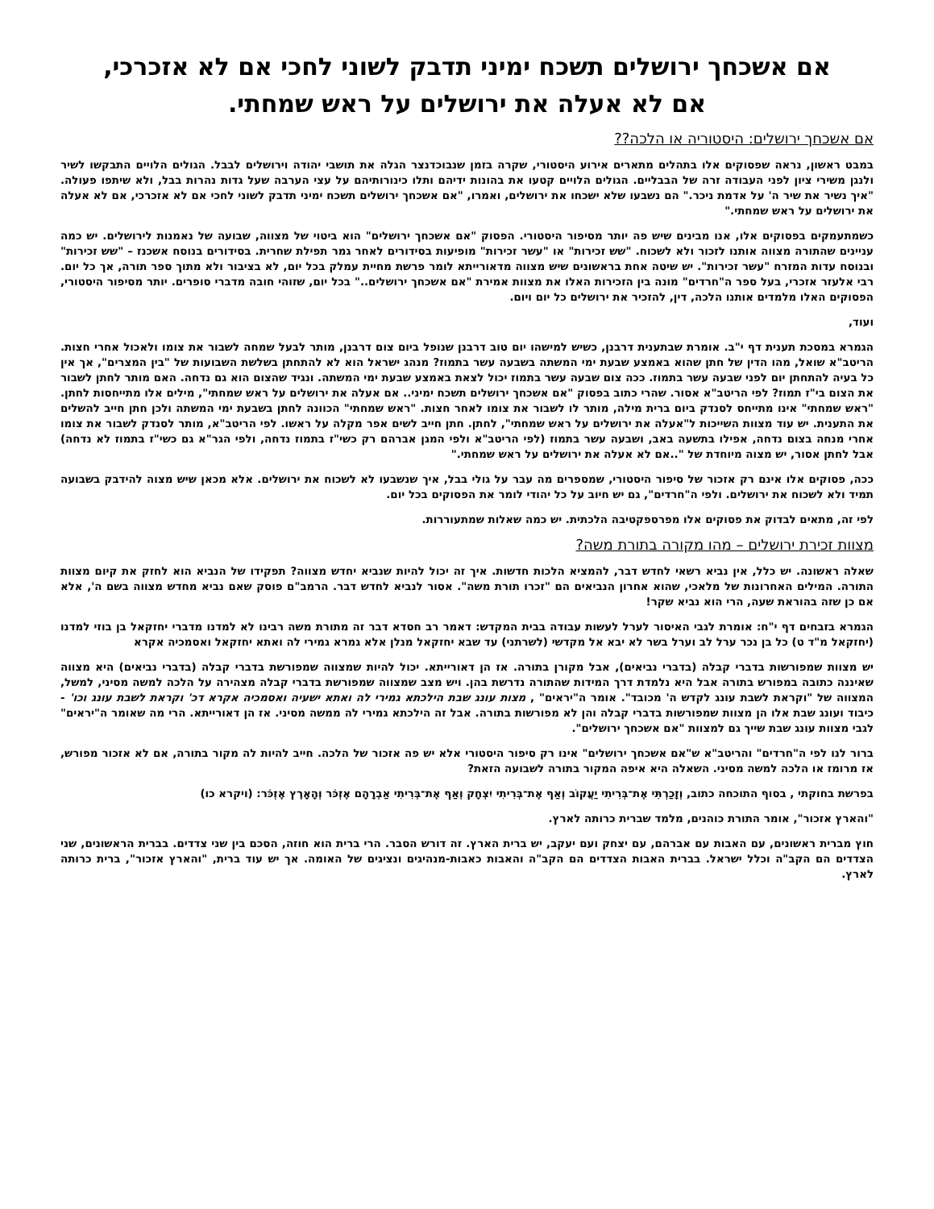אם אשכחך ירושלים תשכח ימיני תדבק לשוני לחכי אם לא אזכרכי,
אם לא אעלה את ירושלים על ראש שמחתי.
אם אשכחך ירושלים: היסטוריה או הלכה??
במבט ראשון, נראה שפסוקים אלו בתהלים מתארים אירוע היסטורי, שקרה בזמן שנבוכדנצר הגלה את תושבי יהודה וירושלים לבבל. הגולים הלויים התבקשו לשיר ולנגן משירי ציון לפני העבודה זרה של הבבליים. הגולים הלויים קטעו את בהונות ידיהם ותלו כינורותיהם על עצי הערבה שעל גדות נהרות בבל, ולא שיתפו פעולה. "איך נשיר את שיר ה' על אדמת ניכר." הם נשבעו שלא ישכחו את ירושלים, ואמרו, "אם אשכחך ירושלים תשכח ימיני תדבק לשוני לחכי אם לא אזכרכי, אם לא אעלה את ירושלים על ראש שמחתי."
כשמתעמקים בפסוקים אלו, אנו מבינים שיש פה יותר מסיפור היסטורי. הפסוק "אם אשכחך ירושלים" הוא ביטוי של מצווה, שבועה של נאמנות לירושלים. יש כמה עניינים שהתורה מצווה אותנו לזכור ולא לשכוח. "שש זכירות" או "עשר זכירות" מופיעות בסידורים לאחר גמר תפילת שחרית. בסידורים בנוסח אשכנז – "שש זכירות" ובנוסח עדות המזרח "עשר זכירות". יש שיטה אחת בראשונים שיש מצווה מדאורייתא לומר פרשת מחיית עמלק בכל יום, לא בציבור ולא מתוך ספר תורה, אך כל יום. רבי אלעזר אזכרי, בעל ספר ה"חרדים" מונה בין הזכירות האלו את מצוות אמירת "אם אשכחך ירושלים.." בכל יום, שזוהי חובה מדברי סופרים. יותר מסיפור היסטורי, הפסוקים האלו מלמדים אותנו הלכה, דין, להזכיר את ירושלים כל יום ויום.
ועוד,
הגמרא במסכת תענית דף י"ב. אומרת שבתענית דרבנן, כשיש למישהו יום טוב דרבנן שנופל ביום צום דרבנן, מותר לבעל שמחה לשבור את צומו ולאכול אחרי חצות. הריטב"א שואל, מהו הדין של חתן שהוא באמצע שבעת ימי המשתה בשבעה עשר בתמוז? מנהג ישראל הוא לא להתחתן בשלשת השבועות של "בין המצרים", אך אין כל בעיה להתחתן יום לפני שבעה עשר בתמוז. ככה צום שבעה עשר בתמוז יכול לצאת באמצע שבעת ימי המשתה. ונגיד שהצום הוא גם נדחה. האם מותר לחתן לשבור את הצום בי"ז תמוז? לפי הריטב"א אסור. שהרי כתוב בפסוק "אם אשכחך ירושלים תשכח ימיני.. אם אעלה את ירושלים על ראש שמחתי", מילים אלו מתייחסות לחתן. "ראש שמחתי" אינו מתייחס לסנדק ביום ברית מילה, מותר לו לשבור את צומו לאחר חצות. "ראש שמחתי" הכוונה לחתן בשבעת ימי המשתה ולכן חתן חייב להשלים את התענית. יש עוד מצוות השייכות ל"אעלה את ירושלים על ראש שמחתי", לחתן. חתן חייב לשים אפר מקלה על ראשו. לפי הריטב"א, מותר לסנדק לשבור את צומו אחרי מנחה בצום נדחה, אפילו בתשעה באב, ושבעה עשר בתמוז (לפי הריטב"א ולפי המגן אברהם רק כשי"ז בתמוז נדחה, ולפי הגר"א גם כשי"ז בתמוז לא נדחה) אבל לחתן אסור, יש מצוה מיוחדת של "..אם לא אעלה את ירושלים על ראש שמחתי."
ככה, פסוקים אלו אינם רק אזכור של סיפור היסטורי, שמספרים מה עבר על גולי בבל, איך שנשבעו לא לשכוח את ירושלים. אלא מכאן שיש מצוה להידבק בשבועה תמיד ולא לשכוח את ירושלים. ולפי ה"חרדים", גם יש חיוב על כל יהודי לומר את הפסוקים בכל יום.
לפי זה, מתאים לבדוק את פסוקים אלו מפרספקטיבה הלכתית. יש כמה שאלות שמתעוררות.
מצוות זכירת ירושלים – מהו מקורה בתורת משה?
שאלה ראשונה. יש כלל, אין נביא רשאי לחדש דבר, להמציא הלכות חדשות. איך זה יכול להיות שנביא יחדש מצווה? תפקידו של הנביא הוא לחזק את קיום מצוות התורה. המילים האחרונות של מלאכי, שהוא אחרון הנביאים הם "זכרו תורת משה". אסור לנביא לחדש דבר. הרמב"ם פוסק שאם נביא מחדש מצווה בשם ה', אלא אם כן שזה בהוראת שעה, הרי הוא נביא שקר!
הגמרא בזבחים דף י"ח: אומרת לגבי האיסור לערל לעשות עבודה בבית המקדש: דאמר רב חסדא דבר זה מתורת משה רבינו לא למדנו מדברי יחזקאל בן בוזי למדנו (יחזקאל מ"ד ט) כל בן נכר ערל לב וערל בשר לא יבא אל מקדשי (לשרתני) עד שבא יחזקאל מנלן אלא גמרא גמירי לה ואתא יחזקאל ואסמכיה אקרא
יש מצוות שמפורשות בדברי קבלה (בדברי נביאים), אבל מקורן בתורה. אז הן דאורייתא. יכול להיות שמצווה שמפורשת בדברי קבלה (בדברי נביאים) היא מצווה שאיננה כתובה במפורש בתורה אבל היא נלמדת דרך המידות שהתורה נדרשת בהן. ויש מצב שמצווה שמפורשת בדברי קבלה מצהירה על הלכה למשה מסיני, למשל, המצווה של "וקראת לשבת עונג לקדש ה' מכובד". אומר ה"יראים" , מצות עונג שבת הילכתא גמירי לה ואתא ישעיה ואסמכיה אקרא דכ' וקראת לשבת עונג וכו' - כיבוד ועונג שבת אלו הן מצוות שמפורשות בדברי קבלה והן לא מפורשות בתורה. אבל זה הילכתא גמירי לה ממשה מסיני. אז הן דאורייתא. הרי מה שאומר ה"יראים" לגבי מצוות עונג שבת שייך גם למצוות "אם אשכחך ירושלים".
ברור לנו לפי ה"חרדים" והריטב"א ש"אם אשכחך ירושלים" אינו רק סיפור היסטורי אלא יש פה אזכור של הלכה. חייב להיות לה מקור בתורה, אם לא אזכור מפורש, אז מרומז או הלכה למשה מסיני. השאלה היא איפה המקור בתורה לשבועה הזאת?
בפרשת בחוקתי , בסוף התוכחה כתוב, וְזָכַרְתִּי אֶת־בְּרִיתִי יַעֲקוֹב וְאַף אֶת־בְּרִיתִי יִצְחָק וְאַף אֶת־בְּרִיתִי אַבְרָהָם אֶזְכֹּר וְהָאָרֶץ אֶזְכֹּר: (ויקרא כו)
"והארץ אזכור", אומר התורת כוהנים, מלמד שברית כרותה לארץ.
חוץ מברית ראשונים, עם האבות עם אברהם, עם יצחק ועם יעקב, יש ברית הארץ. זה דורש הסבר. הרי ברית הוא חוזה, הסכם בין שני צדדים. בברית הראשונים, שני הצדדים הם הקב"ה וכלל ישראל. בברית האבות הצדדים הם הקב"ה והאבות כאבות-מנהיגים ונציגים של האומה. אך יש עוד ברית, "והארץ אזכור", ברית כרותה לארץ.